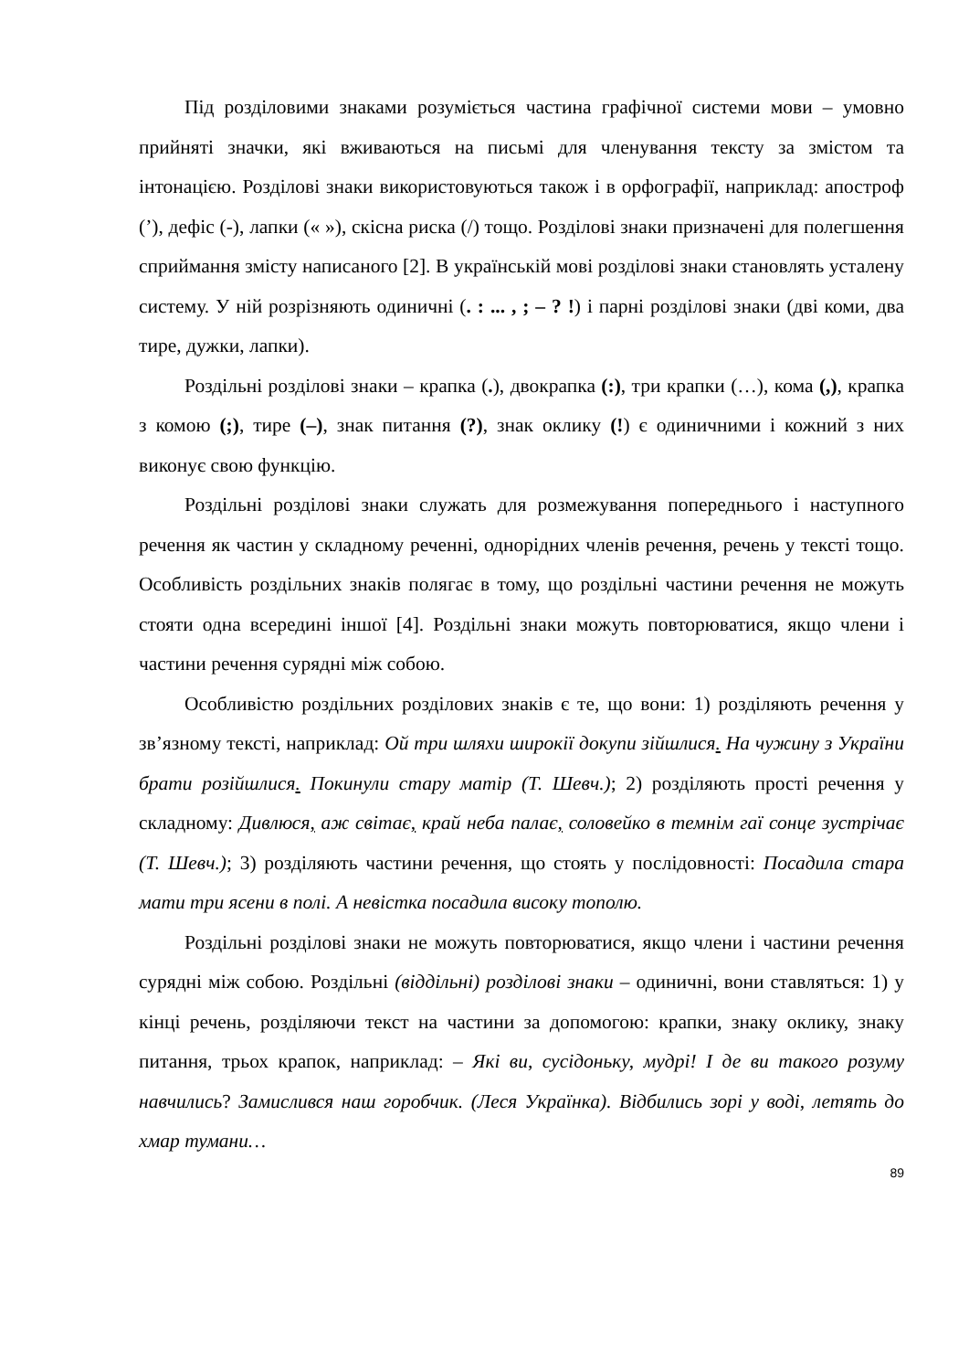Під розділовими знаками розуміється частина графічної системи мови – умовно прийняті значки, які вживаються на письмі для членування тексту за змістом та інтонацією. Розділові знаки використовуються також і в орфографії, наприклад: апостроф (’), дефіс (-), лапки (« »), скісна риска (/) тощо. Розділові знаки призначені для полегшення сприймання змісту написаного [2]. В українській мові розділові знаки становлять усталену систему. У ній розрізняють одиничні (. : ... , ; – ? !) і парні розділові знаки (дві коми, два тире, дужки, лапки).
Роздільні розділові знаки – крапка (.), двокрапка (:), три крапки (…), кома (,), крапка з комою (;), тире (–), знак питання (?), знак оклику (!) є одиничними і кожний з них виконує свою функцію.
Роздільні розділові знаки служать для розмежування попереднього і наступного речення як частин у складному реченні, однорідних членів речення, речень у тексті тощо. Особливість роздільних знаків полягає в тому, що роздільні частини речення не можуть стояти одна всередині іншої [4]. Роздільні знаки можуть повторюватися, якщо члени і частини речення сурядні між собою.
Особливістю роздільних розділових знаків є те, що вони: 1) розділяють речення у зв’язному тексті, наприклад: Ой три шляхи широкії докупи зійшлися. На чужину з України брати розійшлися. Покинули стару матір (Т. Шевч.); 2) розділяють прості речення у складному: Дивлюся, аж світає, край неба палає, соловейко в темнім гаї сонце зустрічає (Т. Шевч.); 3) розділяють частини речення, що стоять у послідовності: Посадила стара мати три ясени в полі. А невістка посадила високу тополю.
Роздільні розділові знаки не можуть повторюватися, якщо члени і частини речення сурядні між собою. Роздільні (віддільні) розділові знаки – одиничні, вони ставляться: 1) у кінці речень, розділяючи текст на частини за допомогою: крапки, знаку оклику, знаку питання, трьох крапок, наприклад: – Які ви, сусідоньку, мудрі! І де ви такого розуму навчились? Замислився наш горобчик. (Леся Українка). Відбились зорі у воді, летять до хмар тумани…
89